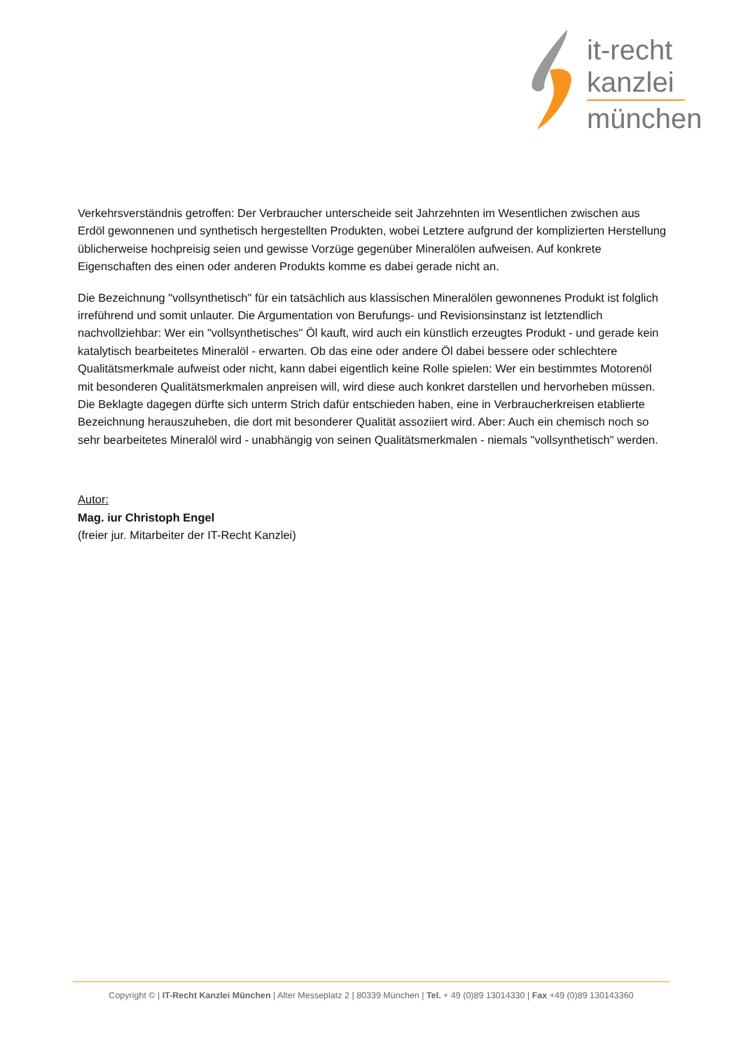it-recht
kanzlei
münchen
Verkehrsverständnis getroffen: Der Verbraucher unterscheide seit Jahrzehnten im Wesentlichen zwischen aus Erdöl gewonnenen und synthetisch hergestellten Produkten, wobei Letztere aufgrund der komplizierten Herstellung üblicherweise hochpreisig seien und gewisse Vorzüge gegenüber Mineralölen aufweisen. Auf konkrete Eigenschaften des einen oder anderen Produkts komme es dabei gerade nicht an.
Die Bezeichnung "vollsynthetisch" für ein tatsächlich aus klassischen Mineralölen gewonnenes Produkt ist folglich irreführend und somit unlauter. Die Argumentation von Berufungs- und Revisionsinstanz ist letztendlich nachvollziehbar: Wer ein "vollsynthetisches" Öl kauft, wird auch ein künstlich erzeugtes Produkt - und gerade kein katalytisch bearbeitetes Mineralöl - erwarten. Ob das eine oder andere Öl dabei bessere oder schlechtere Qualitätsmerkmale aufweist oder nicht, kann dabei eigentlich keine Rolle spielen: Wer ein bestimmtes Motorenöl mit besonderen Qualitätsmerkmalen anpreisen will, wird diese auch konkret darstellen und hervorheben müssen. Die Beklagte dagegen dürfte sich unterm Strich dafür entschieden haben, eine in Verbraucherkreisen etablierte Bezeichnung herauszuheben, die dort mit besonderer Qualität assoziiert wird. Aber: Auch ein chemisch noch so sehr bearbeitetes Mineralöl wird - unabhängig von seinen Qualitätsmerkmalen - niemals "vollsynthetisch" werden.
Autor:
Mag. iur Christoph Engel
(freier jur. Mitarbeiter der IT-Recht Kanzlei)
Copyright © | IT-Recht Kanzlei München | Alter Messeplatz 2 | 80339 München | Tel. + 49 (0)89 13014330 | Fax +49 (0)89 130143360